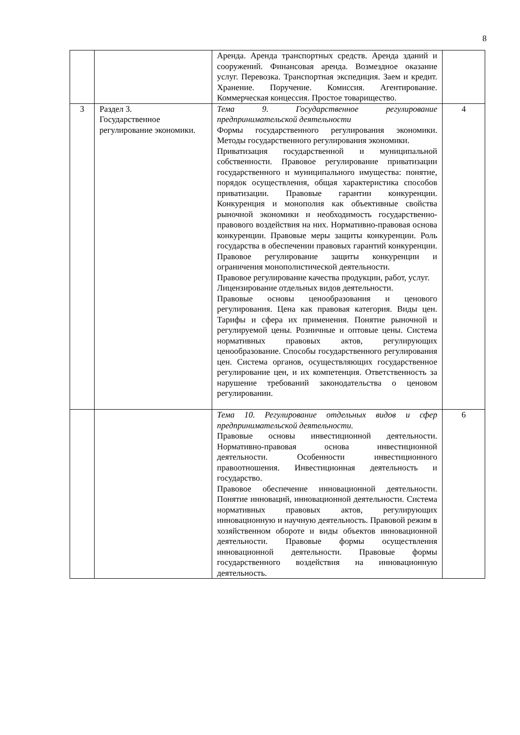8
| | | Аренда. Аренда транспортных средств. Аренда зданий и сооружений. Финансовая аренда. Возмездное оказание услуг. Перевозка. Транспортная экспедиция. Заем и кредит. Хранение. Поручение. Комиссия. Агентирование. Коммерческая концессия. Простое товарищество. | |
| 3 | Раздел 3. Государственное регулирование экономики. | Тема 9. Государственное регулирование предпринимательской деятельности Формы государственного регулирования экономики. Методы государственного регулирования экономики. Приватизация государственной и муниципальной собственности. Правовое регулирование приватизации государственного и муниципального имущества: понятие, порядок осуществления, общая характеристика способов приватизации. Правовые гарантии конкуренции. Конкуренция и монополия как объективные свойства рыночной экономики и необходимость государственно-правового воздействия на них. Нормативно-правовая основа конкуренции. Правовые меры защиты конкуренции. Роль государства в обеспечении правовых гарантий конкуренции. Правовое регулирование защиты конкуренции и ограничения монополистической деятельности. Правовое регулирование качества продукции, работ, услуг. Лицензирование отдельных видов деятельности. Правовые основы ценообразования и ценового регулирования. Цена как правовая категория. Виды цен. Тарифы и сфера их применения. Понятие рыночной и регулируемой цены. Розничные и оптовые цены. Система нормативных правовых актов, регулирующих ценообразование. Способы государственного регулирования цен. Система органов, осуществляющих государственное регулирование цен, и их компетенция. Ответственность за нарушение требований законодательства о ценовом регулировании. | 4 |
| | | Тема 10. Регулирование отдельных видов и сфер предпринимательской деятельности. Правовые основы инвестиционной деятельности. Нормативно-правовая основа инвестиционной деятельности. Особенности инвестиционного правоотношения. Инвестиционная деятельность и государство. Правовое обеспечение инновационной деятельности. Понятие инноваций, инновационной деятельности. Система нормативных правовых актов, регулирующих инновационную и научную деятельность. Правовой режим в хозяйственном обороте и виды объектов инновационной деятельности. Правовые формы осуществления инновационной деятельности. Правовые формы государственного воздействия на инновационную деятельность. | 6 |